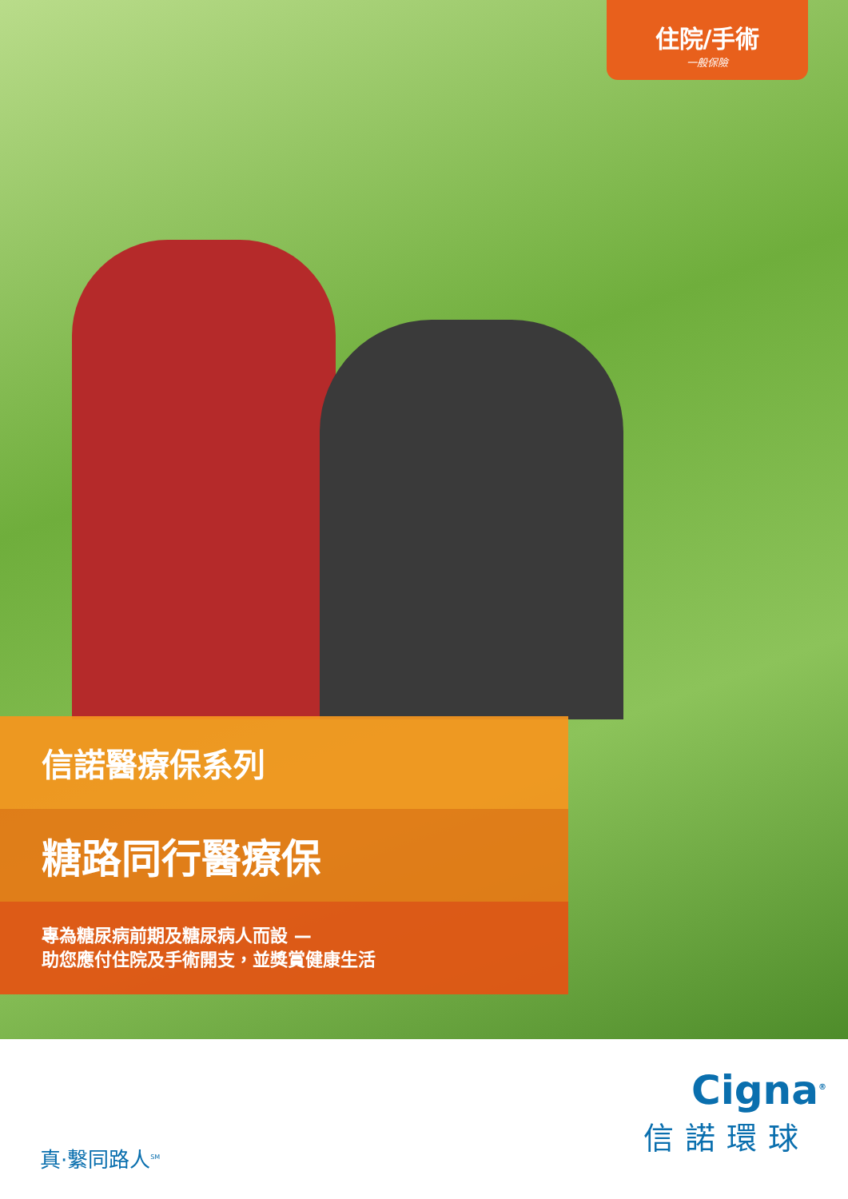住院/手術
一般保險
信諾醫療保系列
糖路同行醫療保
專為糖尿病前期及糖尿病人而設 —
助您應付住院及手術開支，並獎賞健康生活
真·繫同路人<sup>SM</sup>
Cigna<sup>®</sup>
信諾環球